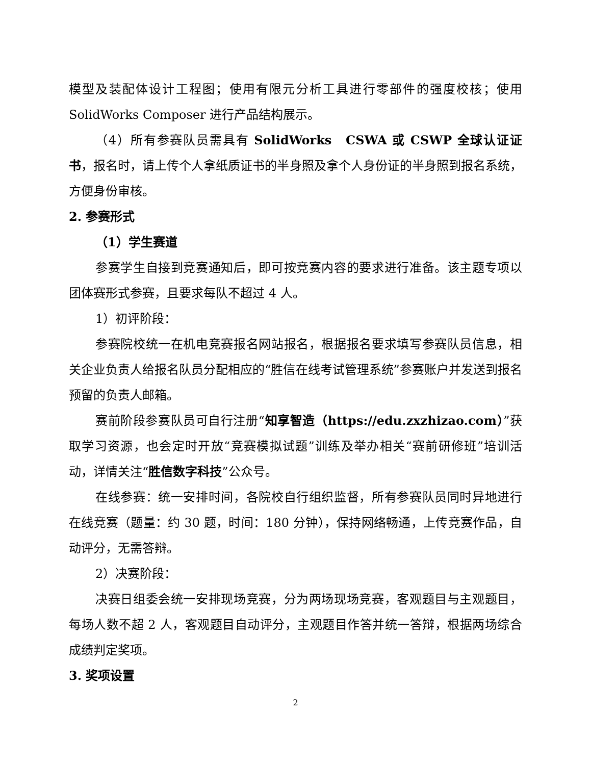模型及装配体设计工程图；使用有限元分析工具进行零部件的强度校核；使用 SolidWorks Composer 进行产品结构展示。
（4）所有参赛队员需具有 SolidWorks　CSWA 或 CSWP 全球认证证书，报名时，请上传个人拿纸质证书的半身照及拿个人身份证的半身照到报名系统，方便身份审核。
2. 参赛形式
（1）学生赛道
参赛学生自接到竞赛通知后，即可按竞赛内容的要求进行准备。该主题专项以团体赛形式参赛，且要求每队不超过 4 人。
1）初评阶段：
参赛院校统一在机电竞赛报名网站报名，根据报名要求填写参赛队员信息，相关企业负责人给报名队员分配相应的“胜信在线考试管理系统”参赛账户并发送到报名预留的负责人邮箱。
赛前阶段参赛队员可自行注册“知享智造（https://edu.zxzhizao.com）”获取学习资源，也会定时开放“竞赛模拟试题”训练及举办相关“赛前研修班”培训活动，详情关注“胜信数字科技”公众号。
在线参赛：统一安排时间，各院校自行组织监督，所有参赛队员同时异地进行在线竞赛（题量：约 30 题，时间：180 分钟），保持网络畅通，上传竞赛作品，自动评分，无需答辩。
2）决赛阶段：
决赛日组委会统一安排现场竞赛，分为两场现场竞赛，客观题目与主观题目，每场人数不超 2 人，客观题目自动评分，主观题目作答并统一答辩，根据两场综合成绩判定奖项。
3. 奖项设置
2